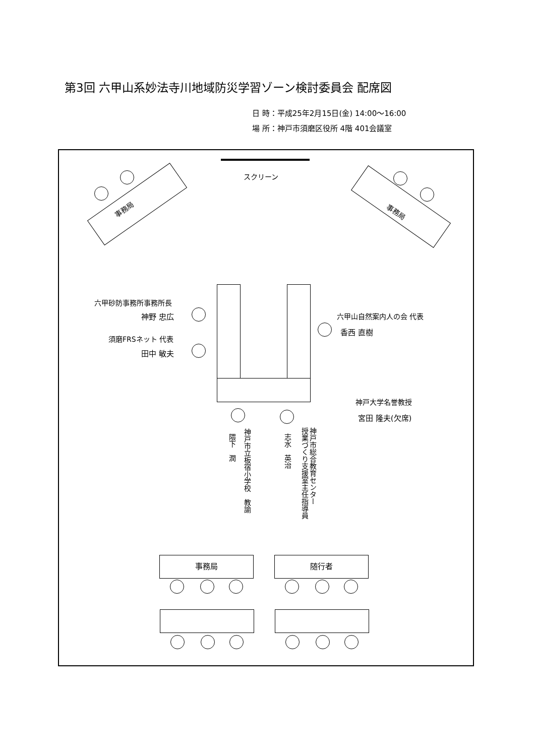第3回 六甲山系妙法寺川地域防災学習ゾーン検討委員会 配席図
日 時：平成25年2月15日(金) 14:00〜16:00
場 所：神戸市須磨区役所 4階 401会議室
スクリーン
事務局 事務局
六甲砂防事務所事務所長
神野 忠広
須磨FRSネット 代表
田中 敏夫
六甲山自然案内人の会 代表
香西 直樹
神戸大学名誉教授
宮田 隆夫(欠席)
神戸市立板宿小学校　教諭
隈下　潤
神戸市総合教育センター
授業づくり支援室主任指導員
志水　英治
事務局 随行者